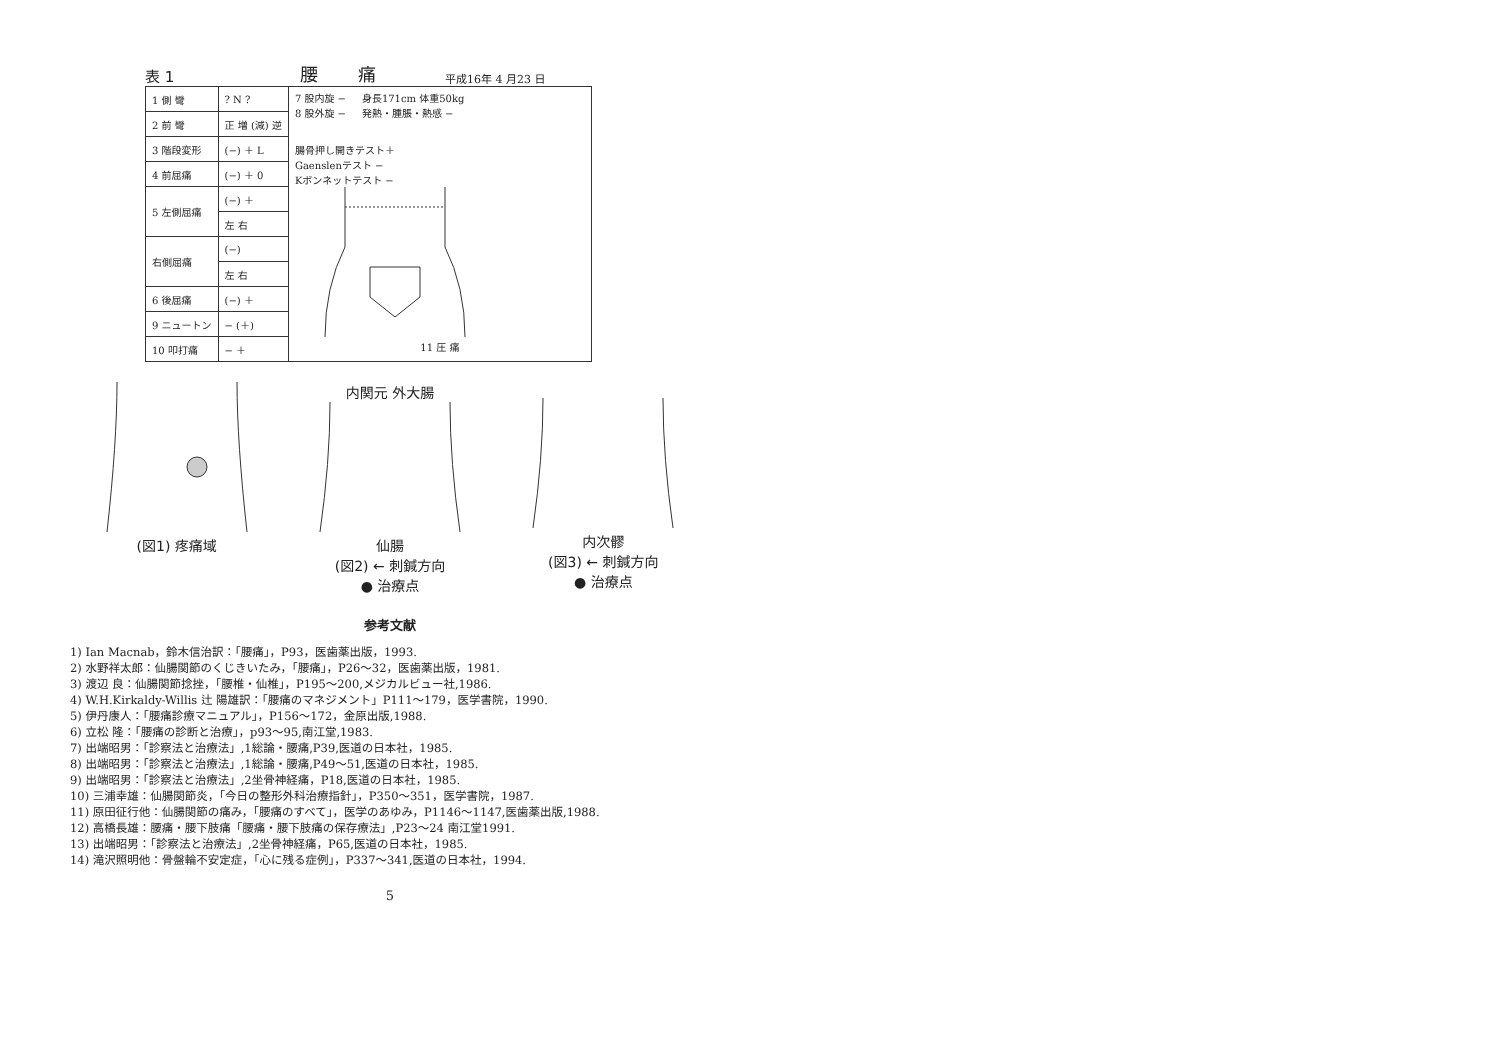表 1
腰痛
平成16年 4 月23 日
| 1 側 彎 | ? N ? | 7 股内旋 − 身長171cm 体重50kg 8 股外旋 − 発熱・腫脹・熱感 − 腸骨押し開きテスト＋ Gaenslenテスト − Kボンネットテスト − 11 圧 痛 |
| 2 前 彎 | 正 増 (減) 逆 | |
| 3 階段変形 | (−) ＋ L | |
| 4 前屈痛 | (−) ＋ 0 | |
| 5 左側屈痛 | (−) ＋ | |
| | 左 右 | |
| 右側屈痛 | (−) | |
| | 左 右 | |
| 6 後屈痛 | (−) ＋ | |
| 9 ニュートン | − (＋) | |
| 10 叩打痛 | − ＋ | |
(図1) 疼痛域 内関元 外大腸
仙腸
(図2) ← 刺鍼方向
● 治療点
内次髎
(図3) ← 刺鍼方向
● 治療点
参考文献
1) Ian Macnab，鈴木信治訳：「腰痛」，P93，医歯薬出版，1993.
2) 水野祥太郎：仙腸関節のくじきいたみ，「腰痛」，P26〜32，医歯薬出版，1981.
3) 渡辺 良：仙腸関節捻挫，「腰椎・仙椎」，P195〜200,メジカルビュー社,1986.
4) W.H.Kirkaldy-Willis 辻 陽雄訳：「腰痛のマネジメント」P111〜179，医学書院，1990.
5) 伊丹康人：「腰痛診療マニュアル」，P156〜172，金原出版,1988.
6) 立松 隆：「腰痛の診断と治療」，p93〜95,南江堂,1983.
7) 出端昭男：「診察法と治療法」,1総論・腰痛,P39,医道の日本社，1985.
8) 出端昭男：「診察法と治療法」,1総論・腰痛,P49〜51,医道の日本社，1985.
9) 出端昭男：「診察法と治療法」,2坐骨神経痛，P18,医道の日本社，1985.
10) 三浦幸雄：仙腸関節炎，「今日の整形外科治療指針」，P350〜351，医学書院，1987.
11) 原田征行他：仙腸関節の痛み，「腰痛のすべて」，医学のあゆみ，P1146〜1147,医歯薬出版,1988.
12) 高橋長雄：腰痛・腰下肢痛「腰痛・腰下肢痛の保存療法」,P23〜24 南江堂1991.
13) 出端昭男：「診察法と治療法」,2坐骨神経痛，P65,医道の日本社，1985.
14) 滝沢照明他：骨盤輪不安定症，「心に残る症例」，P337〜341,医道の日本社，1994.
5